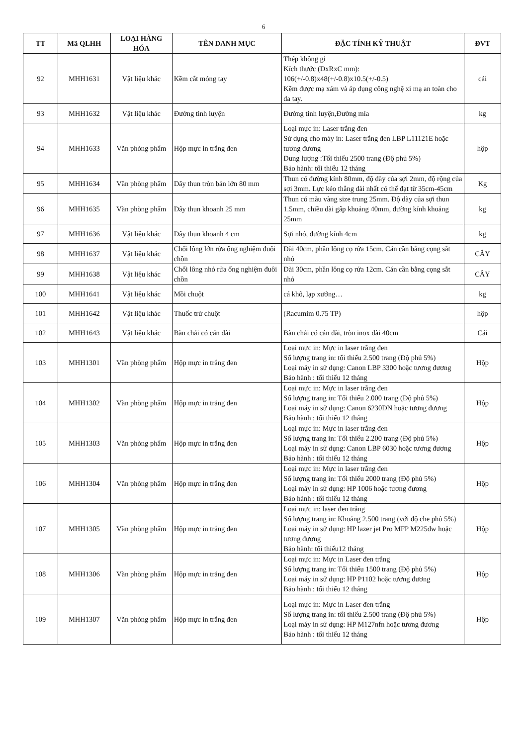6
| TT | Mã QLHH | LOẠI HÀNG HÓA | TÊN DANH MỤC | ĐẶC TÍNH KỸ THUẬT | ĐVT |
| --- | --- | --- | --- | --- | --- |
| 92 | MHH1631 | Vật liệu khác | Kềm cắt móng tay | Thép không gỉ Kích thước (DxRxC mm): 106(+/-0.8)x48(+/-0.8)x10.5(+/-0.5) Kềm được mạ xám và áp dụng công nghệ xi mạ an toàn cho da tay. | cái |
| 93 | MHH1632 | Vật liệu khác | Đường tinh luyện | Đường tinh luyện,Đường mía | kg |
| 94 | MHH1633 | Văn phòng phẩm | Hộp mực in trắng đen | Loại mực in: Laser trắng đen Sử dụng cho máy in: Laser trắng đen LBP L11121E hoặc tương đương Dung lượng :Tối thiểu 2500 trang (Độ phủ 5%) Bảo hành: tối thiểu 12 tháng | hộp |
| 95 | MHH1634 | Văn phòng phẩm | Dây thun tròn bản lớn 80 mm | Thun có đường kính 80mm, độ dày của sợi 2mm, độ rộng của sợi 3mm. Lực kéo thẳng dài nhất có thể đạt từ 35cm-45cm | Kg |
| 96 | MHH1635 | Văn phòng phẩm | Dây thun khoanh 25 mm | Thun có màu vàng size trung 25mm. Độ dày của sợi thun 1.5mm, chiều dài gấp khoảng 40mm, đường kính khoảng 25mm | kg |
| 97 | MHH1636 | Vật liệu khác | Dây thun khoanh 4 cm | Sợi nhỏ, đường kính 4cm | kg |
| 98 | MHH1637 | Vật liệu khác | Chổi lông lớn rửa ống nghiệm đuôi chồn | Dài 40cm, phần lông cọ rửa 15cm. Cán cần bằng cọng sắt nhỏ | CÂY |
| 99 | MHH1638 | Vật liệu khác | Chổi lông nhỏ rửa ống nghiệm đuôi chồn | Dài 30cm, phần lông cọ rửa 12cm. Cán cần bằng cọng sắt nhỏ | CÂY |
| 100 | MHH1641 | Vật liệu khác | Mồi chuột | cá khô, lạp xưởng… | kg |
| 101 | MHH1642 | Vật liệu khác | Thuốc trừ chuột | (Racumim 0.75 TP) | hộp |
| 102 | MHH1643 | Vật liệu khác | Bàn chải có cán dài | Bàn chải có cán dài, tròn inox dài 40cm | Cái |
| 103 | MHH1301 | Văn phòng phẩm | Hộp mực in trắng đen | Loại mực in: Mực in laser trắng đen Số lượng trang in: tối thiểu 2.500 trang (Độ phủ 5%) Loại máy in sử dụng: Canon LBP 3300 hoặc tương đương Bảo hành : tối thiểu 12 tháng | Hộp |
| 104 | MHH1302 | Văn phòng phẩm | Hộp mực in trắng đen | Loại mực in: Mực in laser trắng đen Số lượng trang in: Tối thiểu 2.000 trang (Độ phủ 5%) Loại máy in sử dụng: Canon 6230DN hoặc tương đương Bảo hành : tối thiểu 12 tháng | Hộp |
| 105 | MHH1303 | Văn phòng phẩm | Hộp mực in trắng đen | Loại mực in: Mực in laser trắng đen Số lượng trang in: Tối thiểu 2.200 trang (Độ phủ 5%) Loại máy in sử dụng: Canon LBP 6030 hoặc tương đương Bảo hành : tối thiểu 12 tháng | Hộp |
| 106 | MHH1304 | Văn phòng phẩm | Hộp mực in trắng đen | Loại mực in: Mực in laser trắng đen Số lượng trang in: Tối thiểu 2000 trang (Độ phủ 5%) Loại máy in sử dụng: HP 1006 hoặc tương đương Bảo hành : tối thiểu 12 tháng | Hộp |
| 107 | MHH1305 | Văn phòng phẩm | Hộp mực in trắng đen | Loại mực in: laser đen trắng Số lượng trang in: Khoảng 2.500 trang (với độ che phủ 5%) Loại máy in sử dụng: HP lazer jet Pro MFP M225dw hoặc tương đương Bảo hành: tối thiểu12 tháng | Hộp |
| 108 | MHH1306 | Văn phòng phẩm | Hộp mực in trắng đen | Loại mực in: Mực in Laser đen trắng Số lượng trang in: Tối thiểu 1500 trang (Độ phủ 5%) Loại máy in sử dụng: HP P1102 hoặc tương đương Bảo hành : tối thiểu 12 tháng | Hộp |
| 109 | MHH1307 | Văn phòng phẩm | Hộp mực in trắng đen | Loại mực in: Mực in Laser đen trắng Số lượng trang in: tối thiểu 2.500 trang (Độ phủ 5%) Loại máy in sử dụng: HP M127nfn hoặc tương đương Bảo hành : tối thiểu 12 tháng | Hộp |